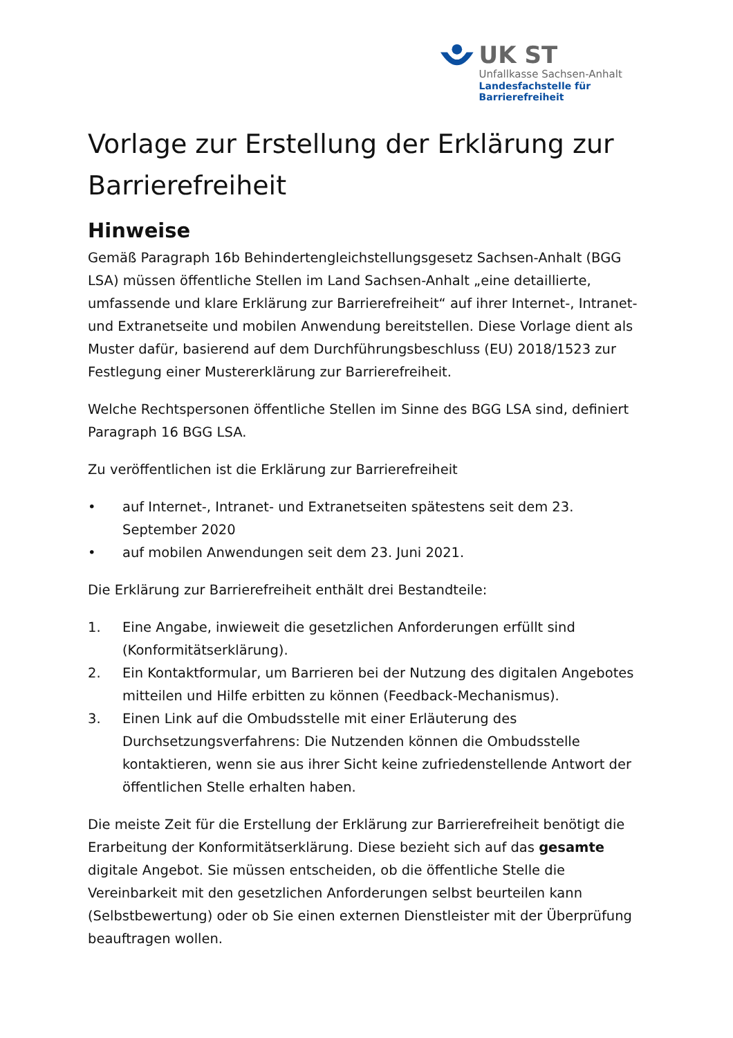UK ST
Unfallkasse Sachsen-Anhalt
Landesfachstelle für Barrierefreiheit
Vorlage zur Erstellung der Erklärung zur Barrierefreiheit
Hinweise
Gemäß Paragraph 16b Behindertengleichstellungsgesetz Sachsen-Anhalt (BGG LSA) müssen öffentliche Stellen im Land Sachsen-Anhalt „eine detaillierte, umfassende und klare Erklärung zur Barrierefreiheit“ auf ihrer Internet-, Intranet- und Extranetseite und mobilen Anwendung bereitstellen. Diese Vorlage dient als Muster dafür, basierend auf dem Durchführungsbeschluss (EU) 2018/1523 zur Festlegung einer Mustererklärung zur Barrierefreiheit.
Welche Rechtspersonen öffentliche Stellen im Sinne des BGG LSA sind, definiert Paragraph 16 BGG LSA.
Zu veröffentlichen ist die Erklärung zur Barrierefreiheit
• auf Internet-, Intranet- und Extranetseiten spätestens seit dem 23. September 2020
• auf mobilen Anwendungen seit dem 23. Juni 2021.
Die Erklärung zur Barrierefreiheit enthält drei Bestandteile:
1. Eine Angabe, inwieweit die gesetzlichen Anforderungen erfüllt sind (Konformitätserklärung).
2. Ein Kontaktformular, um Barrieren bei der Nutzung des digitalen Angebotes mitteilen und Hilfe erbitten zu können (Feedback-Mechanismus).
3. Einen Link auf die Ombudsstelle mit einer Erläuterung des Durchsetzungsverfahrens: Die Nutzenden können die Ombudsstelle kontaktieren, wenn sie aus ihrer Sicht keine zufriedenstellende Antwort der öffentlichen Stelle erhalten haben.
Die meiste Zeit für die Erstellung der Erklärung zur Barrierefreiheit benötigt die Erarbeitung der Konformitätserklärung. Diese bezieht sich auf das gesamte digitale Angebot. Sie müssen entscheiden, ob die öffentliche Stelle die Vereinbarkeit mit den gesetzlichen Anforderungen selbst beurteilen kann (Selbstbewertung) oder ob Sie einen externen Dienstleister mit der Überprüfung beauftragen wollen.